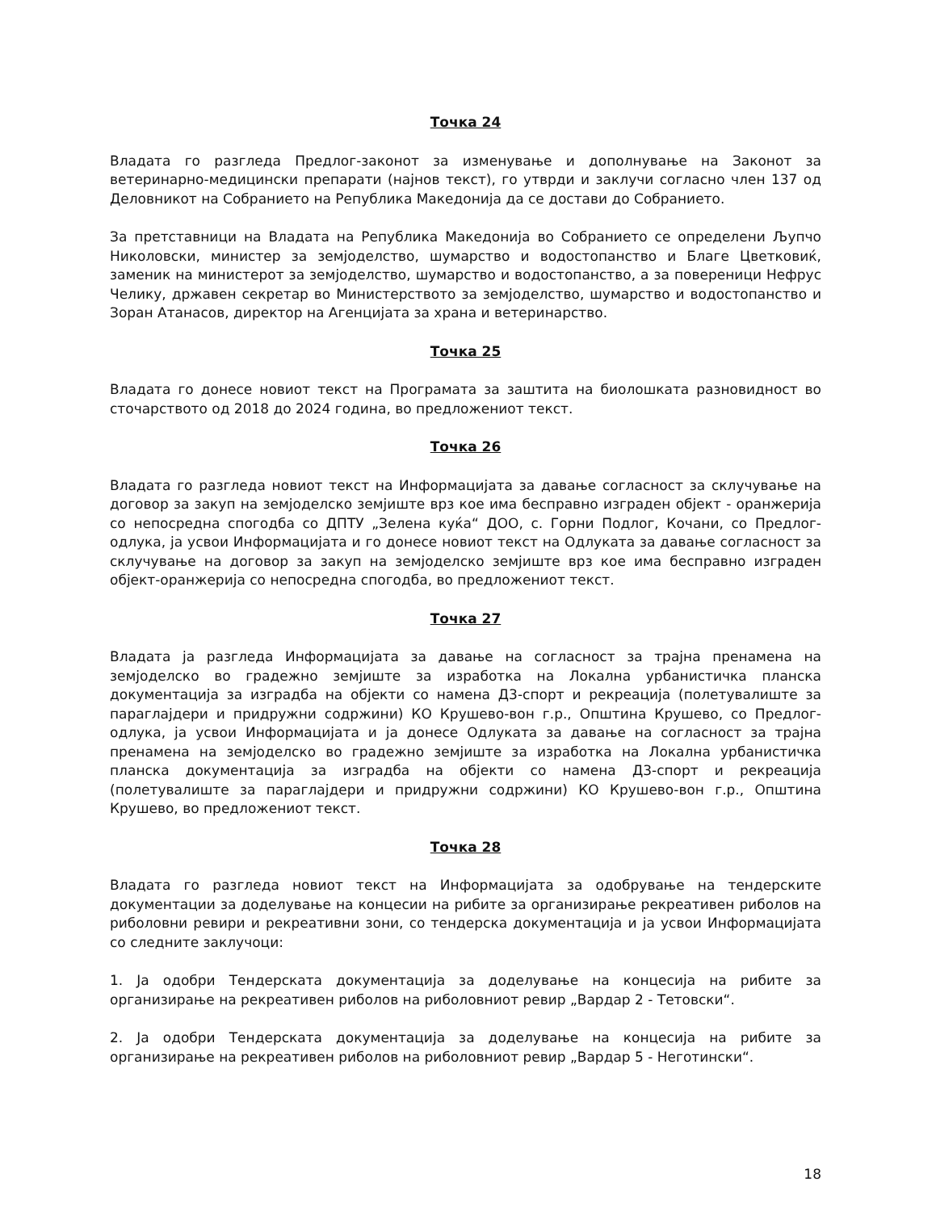Точка 24
Владата го разгледа Предлог-законот за изменување и дополнување на Законот за ветеринарно-медицински препарати (најнов текст), го утврди и заклучи согласно член 137 од Деловникот на Собранието на Република Македонија да се достави до Собранието.
За претставници на Владата на Република Македонија во Собранието се определени Љупчо Николовски, министер за земјоделство, шумарство и водостопанство и Благе Цветковиќ, заменик на министерот за земјоделство, шумарство и водостопанство, а за повереници Нефрус Челику, државен секретар во Министерството за земјоделство, шумарство и водостопанство и Зоран Атанасов, директор на Агенцијата за храна и ветеринарство.
Точка 25
Владата го донесе новиот текст на Програмата за заштита на биолошката разновидност во сточарството од 2018 до 2024 година, во предложениот текст.
Точка 26
Владата го разгледа новиот текст на Информацијата за давање согласност за склучување на договор за закуп на земјоделско земјиште врз кое има бесправно изграден објект - оранжерија со непосредна спогодба со ДПТУ „Зелена куќа“ ДОО, с. Горни Подлог, Кочани, со Предлог-одлука, ја усвои Информацијата и го донесе новиот текст на Одлуката за давање согласност за склучување на договор за закуп на земјоделско земјиште врз кое има бесправно изграден објект-оранжерија со непосредна спогодба, во предложениот текст.
Точка 27
Владата ја разгледа Информацијата за давање на согласност за трајна пренамена на земјоделско во градежно земјиште за изработка на Локална урбанистичка планска документација за изградба на објекти со намена Д3-спорт и рекреација (полетувалиште за параглајдери и придружни содржини) КО Крушево-вон г.р., Општина Крушево, со Предлог-одлука, ја усвои Информацијата и ја донесе Одлуката за давање на согласност за трајна пренамена на земјоделско во градежно земјиште за изработка на Локална урбанистичка планска документација за изградба на објекти со намена Д3-спорт и рекреација (полетувалиште за параглајдери и придружни содржини) КО Крушево-вон г.р., Општина Крушево, во предложениот текст.
Точка 28
Владата го разгледа новиот текст на Информацијата за одобрување на тендерските документации за доделување на концесии на рибите за организирање рекреативен риболов на риболовни ревири и рекреативни зони, со тендерска документација и ја усвои Информацијата со следните заклучоци:
1. Ја одобри Тендерската документација за доделување на концесија на рибите за организирање на рекреативен риболов на риболовниот ревир „Вардар 2 - Тетовски“.
2. Ја одобри Тендерската документација за доделување на концесија на рибите за организирање на рекреативен риболов на риболовниот ревир „Вардар 5 - Неготински“.
18